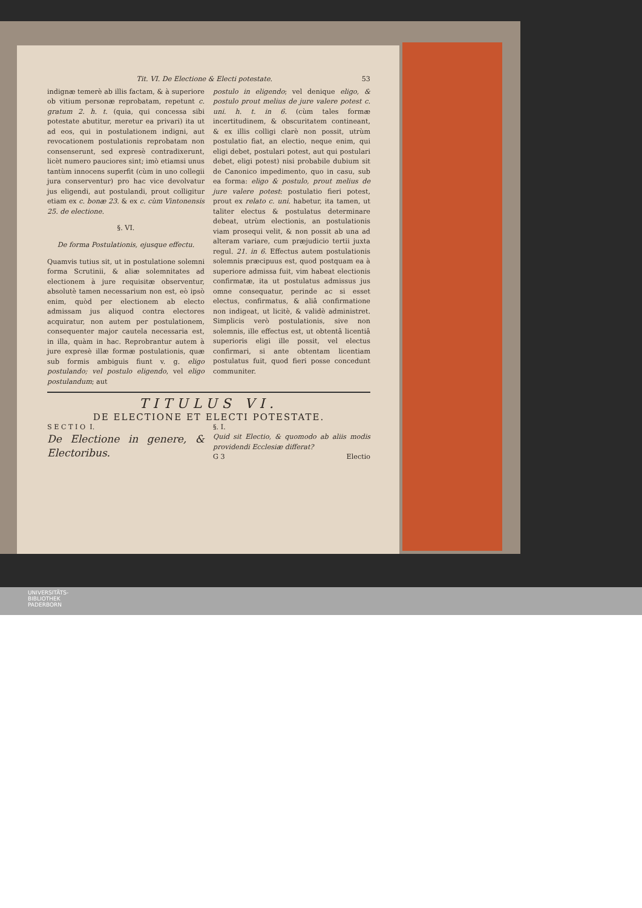Tit. VI. De Electione & Electi potestate. 53
indignæ temerè ab illis factam, & à superiore ob vitium personæ reprobatam, repetunt c. gratum 2. h. t. (quia, qui concessa sibi potestate abutitur, meretur ea privari) ita ut ad eos, qui in postulationem indigni, aut revocationem postulationis reprobatam non consenserunt, sed expresè contradixerunt, licèt numero pauciores sint; imò etiamsi unus tantùm innocens superfit (cùm in uno collegii jura conserventur) pro hac vice devolvatur jus eligendi, aut postulandi, prout colligitur etiam ex c. bonæ 23. & ex c. cùm Vintonensis 25. de electione.
§. VI.
De forma Postulationis, ejusque effectu.
Quamvis tutius sit, ut in postulatione solemni forma Scrutinii, & aliæ solemnitates ad electionem à jure requisitæ observentur, absolutè tamen necessarium non est, eò ipsò enim, quòd per electionem ab electo admissam jus aliquod contra electores acquiratur, non autem per postulationem, consequenter major cautela necessaria est, in illa, quàm in hac. Reprobrantur autem à jure expresè illæ formæ postulationis, quæ sub formis ambiguis fiunt v. g. eligo postulando; vel postulo eligendo, vel eligo postulandum; aut
postulo in eligendo; vel denique eligo, & postulo prout melius de jure valere potest c. uni. h. t. in 6. (cùm tales formæ incertitudinem, & obscuritatem contineant, & ex illis colligi clarè non possit, utrùm postulatio fiat, an electio, neque enim, qui eligi debet, postulari potest, aut qui postulari debet, eligi potest) nisi probabile dubium sit de Canonico impedimento, quo in casu, sub ea forma: eligo & postulo, prout melius de jure valere potest: postulatio fieri potest, prout ex relato c. uni. habetur, ita tamen, ut taliter electus & postulatus determinare debeat, utrùm electionis, an postulationis viam prosequi velit, & non possit ab una ad alteram variare, cum præjudicio tertii juxta regul. 21. in 6. Effectus autem postulationis solemnis præcipuus est, quod postquam ea à superiore admissa fuit, vim habeat electionis confirmatæ, ita ut postulatus admissus jus omne consequatur, perinde ac si esset electus, confirmatus, & aliâ confirmatione non indigeat, ut licitè, & validè administret. Simplicis verò postulationis, sive non solemnis, ille effectus est, ut obtentâ licentiâ superioris eligi ille possit, vel electus confirmari, si ante obtentam licentiam postulatus fuit, quod fieri posse concedunt communiter.
TITULUS VI.
DE ELECTIONE ET ELECTI POTESTATE.
S E C T I O I.
De Electione in genere, & Electoribus.
§. I.
Quid sit Electio, & quomodo ab aliis modis providendi Ecclesiæ differat?
G 3 Electio
UNIVERSITÄTS-
BIBLIOTHEK
PADERBORN